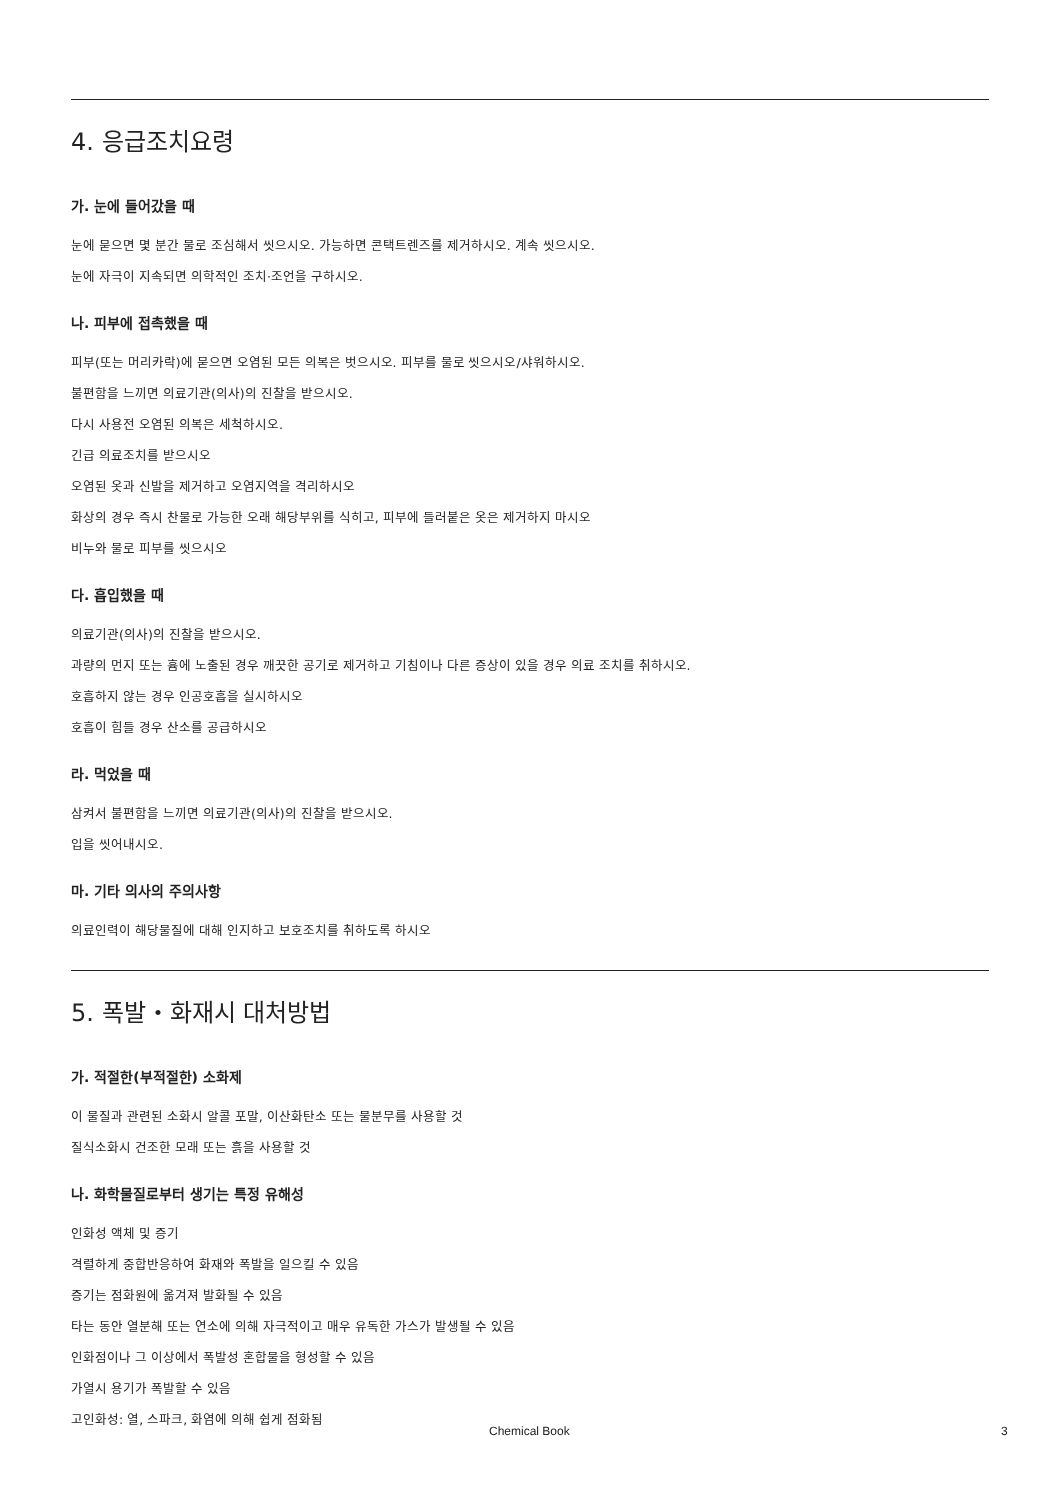4. 응급조치요령
가. 눈에 들어갔을 때
눈에 묻으면 몇 분간 물로 조심해서 씻으시오. 가능하면 콘택트렌즈를 제거하시오. 계속 씻으시오.
눈에 자극이 지속되면 의학적인 조치·조언을 구하시오.
나. 피부에 접촉했을 때
피부(또는 머리카락)에 묻으면 오염된 모든 의복은 벗으시오. 피부를 물로 씻으시오/샤워하시오.
불편함을 느끼면 의료기관(의사)의 진찰을 받으시오.
다시 사용전 오염된 의복은 세척하시오.
긴급 의료조치를 받으시오
오염된 옷과 신발을 제거하고 오염지역을 격리하시오
화상의 경우 즉시 찬물로 가능한 오래 해당부위를 식히고, 피부에 들러붙은 옷은 제거하지 마시오
비누와 물로 피부를 씻으시오
다. 흡입했을 때
의료기관(의사)의 진찰을 받으시오.
과량의 먼지 또는 흄에 노출된 경우 깨끗한 공기로 제거하고 기침이나 다른 증상이 있을 경우 의료 조치를 취하시오.
호흡하지 않는 경우 인공호흡을 실시하시오
호흡이 힘들 경우 산소를 공급하시오
라. 먹었을 때
삼켜서 불편함을 느끼면 의료기관(의사)의 진찰을 받으시오.
입을 씻어내시오.
마. 기타 의사의 주의사항
의료인력이 해당물질에 대해 인지하고 보호조치를 취하도록 하시오
5. 폭발・화재시 대처방법
가. 적절한(부적절한) 소화제
이 물질과 관련된 소화시 알콜 포말, 이산화탄소 또는 물분무를 사용할 것
질식소화시 건조한 모래 또는 흙을 사용할 것
나. 화학물질로부터 생기는 특정 유해성
인화성 액체 및 증기
격렬하게 중합반응하여 화재와 폭발을 일으킬 수 있음
증기는 점화원에 옮겨져 발화될 수 있음
타는 동안 열분해 또는 연소에 의해 자극적이고 매우 유독한 가스가 발생될 수 있음
인화점이나 그 이상에서 폭발성 혼합물을 형성할 수 있음
가열시 용기가 폭발할 수 있음
고인화성: 열, 스파크, 화염에 의해 쉽게 점화됨
Chemical Book 3